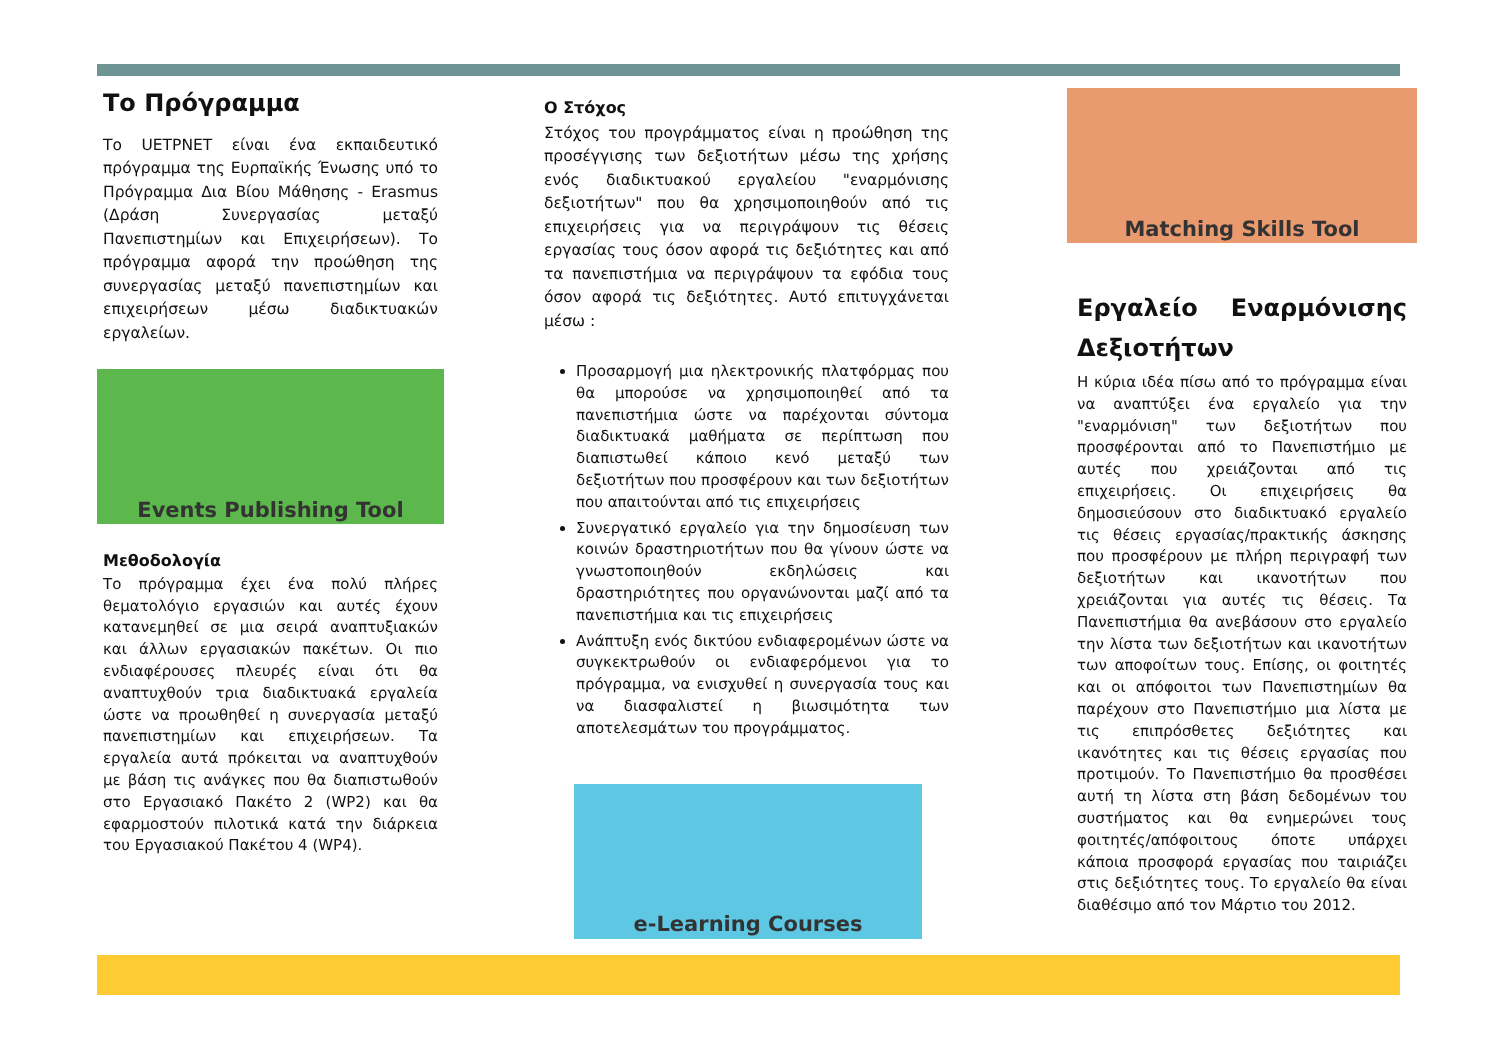Το Πρόγραμμα
Το UETPNET είναι ένα εκπαιδευτικό πρόγραμμα της Ευρπαϊκής Ένωσης υπό το Πρόγραμμα Δια Βίου Μάθησης - Erasmus (Δράση Συνεργασίας μεταξύ Πανεπιστημίων και Επιχειρήσεων). Το πρόγραμμα αφορά την προώθηση της συνεργασίας μεταξύ πανεπιστημίων και επιχειρήσεων μέσω διαδικτυακών εργαλείων.
Events Publishing Tool
Μεθοδολογία
Το πρόγραμμα έχει ένα πολύ πλήρες θεματολόγιο εργασιών και αυτές έχουν κατανεμηθεί σε μια σειρά αναπτυξιακών και άλλων εργασιακών πακέτων. Οι πιο ενδιαφέρουσες πλευρές είναι ότι θα αναπτυχθούν τρια διαδικτυακά εργαλεία ώστε να προωθηθεί η συνεργασία μεταξύ πανεπιστημίων και επιχειρήσεων. Τα εργαλεία αυτά πρόκειται να αναπτυχθούν με βάση τις ανάγκες που θα διαπιστωθούν στο Εργασιακό Πακέτο 2 (WP2) και θα εφαρμοστούν πιλοτικά κατά την διάρκεια του Εργασιακού Πακέτου 4 (WP4).
Ο Στόχος
Στόχος του προγράμματος είναι η προώθηση της προσέγγισης των δεξιοτήτων μέσω της χρήσης ενός διαδικτυακού εργαλείου "εναρμόνισης δεξιοτήτων" που θα χρησιμοποιηθούν από τις επιχειρήσεις για να περιγράψουν τις θέσεις εργασίας τους όσον αφορά τις δεξιότητες και από τα πανεπιστήμια να περιγράψουν τα εφόδια τους όσον αφορά τις δεξιότητες. Αυτό επιτυγχάνεται μέσω :
Προσαρμογή μια ηλεκτρονικής πλατφόρμας που θα μπορούσε να χρησιμοποιηθεί από τα πανεπιστήμια ώστε να παρέχονται σύντομα διαδικτυακά μαθήματα σε περίπτωση που διαπιστωθεί κάποιο κενό μεταξύ των δεξιοτήτων που προσφέρουν και των δεξιοτήτων που απαιτούνται από τις επιχειρήσεις
Συνεργατικό εργαλείο για την δημοσίευση των κοινών δραστηριοτήτων που θα γίνουν ώστε να γνωστοποιηθούν εκδηλώσεις και δραστηριότητες που οργανώνονται μαζί από τα πανεπιστήμια και τις επιχειρήσεις
Ανάπτυξη ενός δικτύου ενδιαφερομένων ώστε να συγκεκτρωθούν οι ενδιαφερόμενοι για το πρόγραμμα, να ενισχυθεί η συνεργασία τους και να διασφαλιστεί η βιωσιμότητα των αποτελεσμάτων του προγράμματος.
e-Learning Courses
Matching Skills Tool
Εργαλείο Εναρμόνισης Δεξιοτήτων
Η κύρια ιδέα πίσω από το πρόγραμμα είναι να αναπτύξει ένα εργαλείο για την "εναρμόνιση" των δεξιοτήτων που προσφέρονται από το Πανεπιστήμιο με αυτές που χρειάζονται από τις επιχειρήσεις. Οι επιχειρήσεις θα δημοσιεύσουν στο διαδικτυακό εργαλείο τις θέσεις εργασίας/πρακτικής άσκησης που προσφέρουν με πλήρη περιγραφή των δεξιοτήτων και ικανοτήτων που χρειάζονται για αυτές τις θέσεις. Τα Πανεπιστήμια θα ανεβάσουν στο εργαλείο την λίστα των δεξιοτήτων και ικανοτήτων των αποφοίτων τους. Επίσης, οι φοιτητές και οι απόφοιτοι των Πανεπιστημίων θα παρέχουν στο Πανεπιστήμιο μια λίστα με τις επιπρόσθετες δεξιότητες και ικανότητες και τις θέσεις εργασίας που προτιμούν. Το Πανεπιστήμιο θα προσθέσει αυτή τη λίστα στη βάση δεδομένων του συστήματος και θα ενημερώνει τους φοιτητές/απόφοιτους όποτε υπάρχει κάποια προσφορά εργασίας που ταιριάζει στις δεξιότητες τους. Το εργαλείο θα είναι διαθέσιμο από τον Μάρτιο του 2012.